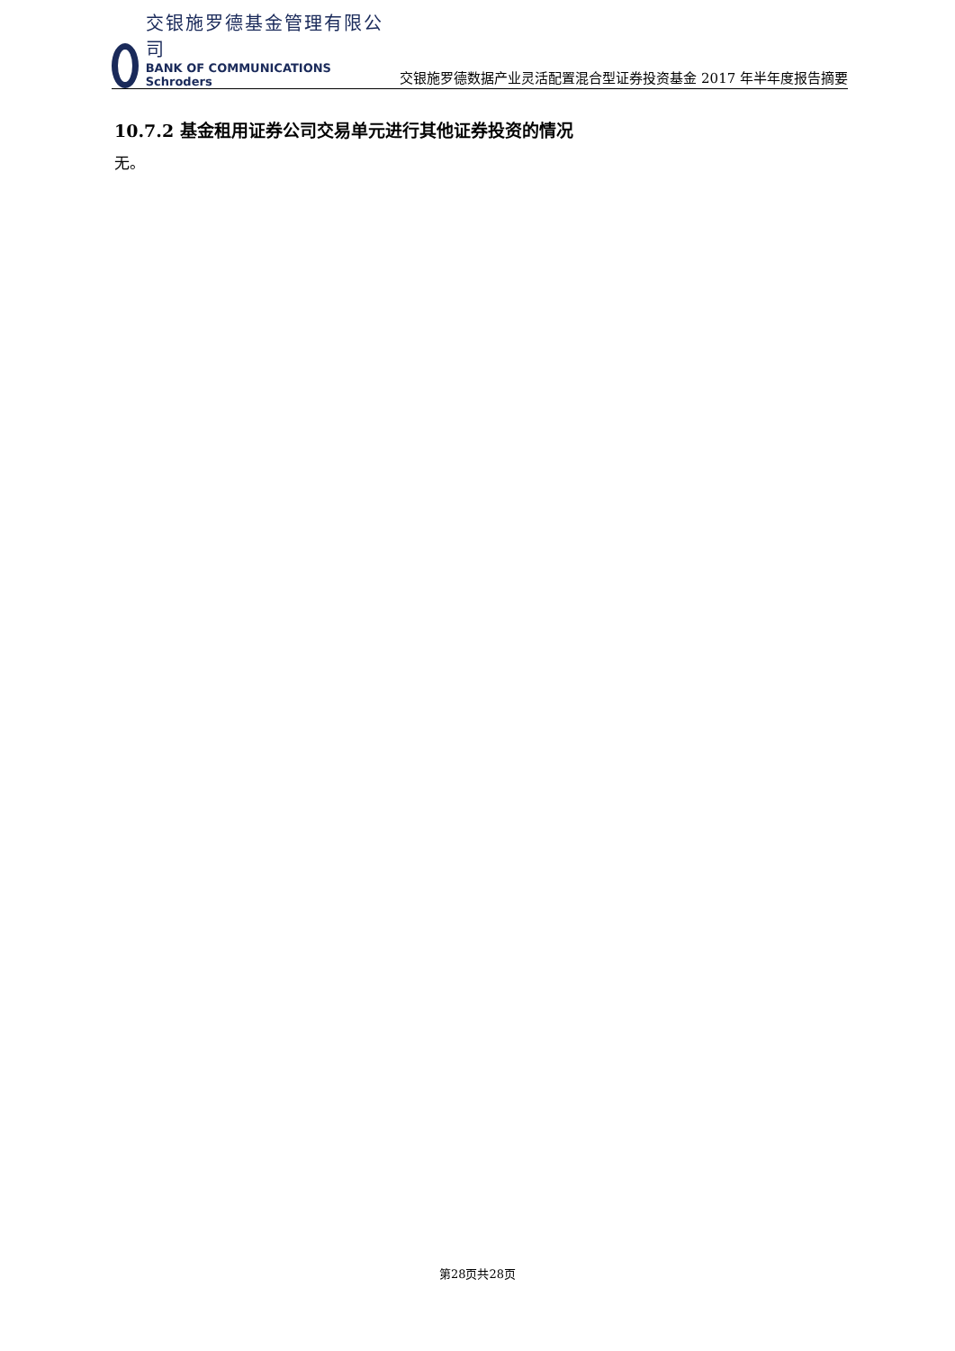交银施罗德基金管理有限公司
BANK OF COMMUNICATIONS Schroders
交银施罗德数据产业灵活配置混合型证券投资基金 2017 年半年度报告摘要
10.7.2 基金租用证券公司交易单元进行其他证券投资的情况
无。
第28页共28页